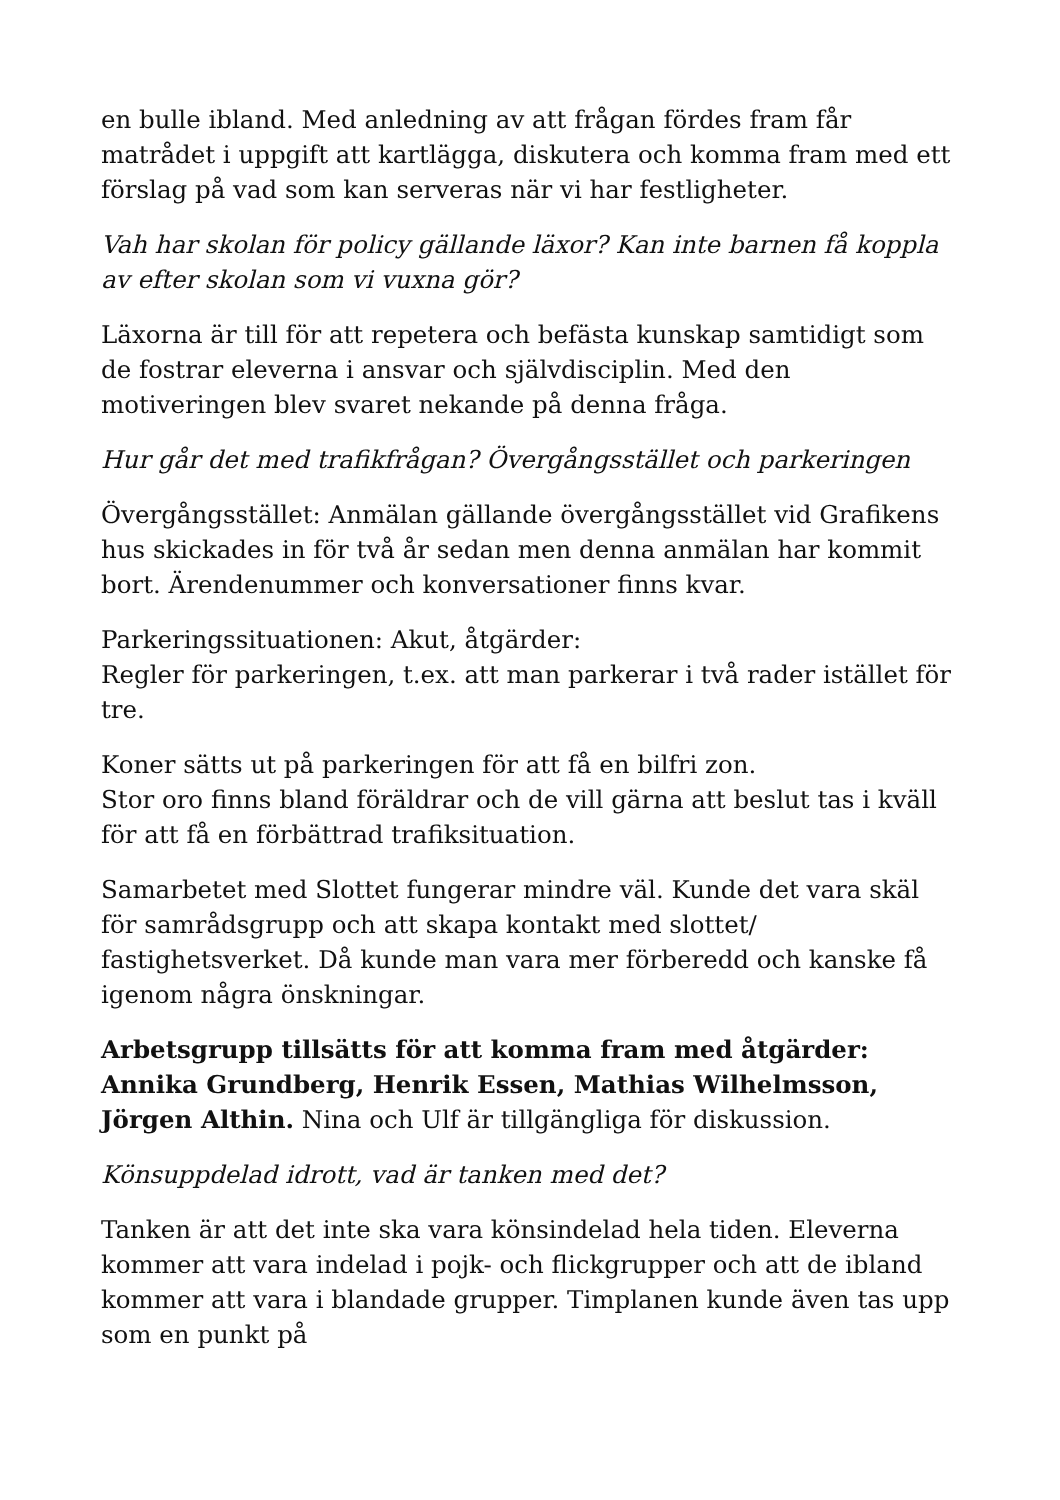en bulle ibland. Med anledning av att frågan fördes fram får matrådet i uppgift att kartlägga, diskutera och komma fram med ett förslag på vad som kan serveras när vi har festligheter.
Vah har skolan för policy gällande läxor? Kan inte barnen få koppla av efter skolan som vi vuxna gör?
Läxorna är till för att repetera och befästa kunskap samtidigt som de fostrar eleverna i ansvar och självdisciplin. Med den motiveringen blev svaret nekande på denna fråga.
Hur går det med trafikfrågan? Övergångsstället och parkeringen
Övergångsstället: Anmälan gällande övergångsstället vid Grafikens hus skickades in för två år sedan men denna anmälan har kommit bort. Ärendenummer och konversationer finns kvar.
Parkeringssituationen: Akut, åtgärder:
Regler för parkeringen, t.ex. att man parkerar i två rader istället för tre.
Koner sätts ut på parkeringen för att få en bilfri zon.
Stor oro finns bland föräldrar och de vill gärna att beslut tas i kväll för att få en förbättrad trafiksituation.
Samarbetet med Slottet fungerar mindre väl. Kunde det vara skäl för samrådsgrupp och att skapa kontakt med slottet/ fastighetsverket. Då kunde man vara mer förberedd och kanske få igenom några önskningar.
Arbetsgrupp tillsätts för att komma fram med åtgärder: Annika Grundberg, Henrik Essen, Mathias Wilhelmsson, Jörgen Althin. Nina och Ulf är tillgängliga för diskussion.
Könsuppdelad idrott, vad är tanken med det?
Tanken är att det inte ska vara könsindelad hela tiden. Eleverna kommer att vara indelad i pojk- och flickgrupper och att de ibland kommer att vara i blandade grupper. Timplanen kunde även tas upp som en punkt på